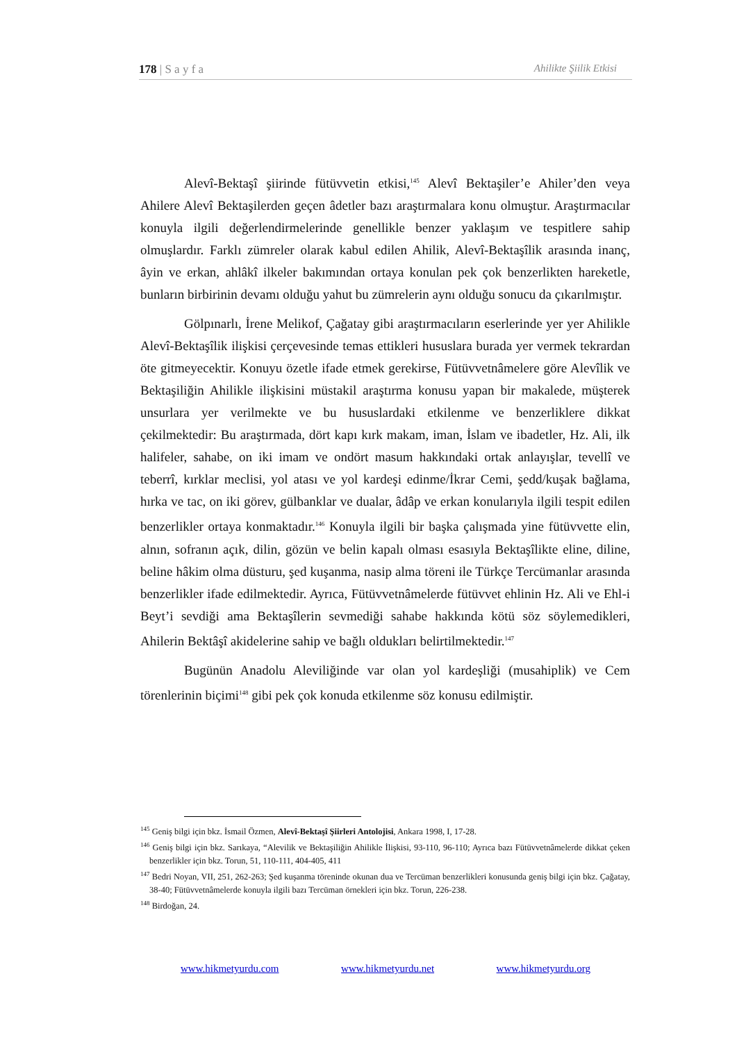178 | S a y f a Ahilikte Şiilik Etkisi
Alevî-Bektaşî şiirinde fütüvvetin etkisi,<sup>145</sup> Alevî Bektaşiler’e Ahiler’den veya Ahilere Alevî Bektaşilerden geçen âdetler bazı araştırmalara konu olmuştur. Araştırmacılar konuyla ilgili değerlendirmelerinde genellikle benzer yaklaşım ve tespitlere sahip olmuşlardır. Farklı zümreler olarak kabul edilen Ahilik, Alevî-Bektaşîlik arasında inanç, âyin ve erkan, ahlâkî ilkeler bakımından ortaya konulan pek çok benzerlikten hareketle, bunların birbirinin devamı olduğu yahut bu zümrelerin aynı olduğu sonucu da çıkarılmıştır.
Gölpınarlı, İrene Melikof, Çağatay gibi araştırmacıların eserlerinde yer yer Ahilikle Alevî-Bektaşîlik ilişkisi çerçevesinde temas ettikleri hususlara burada yer vermek tekrardan öte gitmeyecektir. Konuyu özetle ifade etmek gerekirse, Fütüvvetnâmelere göre Alevîlik ve Bektaşiliğin Ahilikle ilişkisini müstakil araştırma konusu yapan bir makalede, müşterek unsurlara yer verilmekte ve bu hususlardaki etkilenme ve benzerliklere dikkat çekilmektedir: Bu araştırmada, dört kapı kırk makam, iman, İslam ve ibadetler, Hz. Ali, ilk halifeler, sahabe, on iki imam ve ondört masum hakkındaki ortak anlayışlar, tevellî ve teberrî, kırklar meclisi, yol atası ve yol kardeşi edinme/İkrar Cemi, şedd/kuşak bağlama, hırka ve tac, on iki görev, gülbanklar ve dualar, âdâp ve erkan konularıyla ilgili tespit edilen benzerlikler ortaya konmaktadır.<sup>146</sup> Konuyla ilgili bir başka çalışmada yine fütüvvette elin, alnın, sofranın açık, dilin, gözün ve belin kapalı olması esasıyla Bektaşîlikte eline, diline, beline hâkim olma düsturu, şed kuşanma, nasip alma töreni ile Türkçe Tercümanlar arasında benzerlikler ifade edilmektedir. Ayrıca, Fütüvvetnâmelerde fütüvvet ehlinin Hz. Ali ve Ehl-i Beyt’i sevdiği ama Bektaşîlerin sevmediği sahabe hakkında kötü söz söylemedikleri, Ahilerin Bektâşî akidelerine sahip ve bağlı oldukları belirtilmektedir.<sup>147</sup>
Bugünün Anadolu Aleviliğinde var olan yol kardeşliği (musahiplik) ve Cem törenlerinin biçimi<sup>148</sup> gibi pek çok konuda etkilenme söz konusu edilmiştir.
<sup>145</sup> Geniş bilgi için bkz. İsmail Özmen, Alevî-Bektaşî Şiirleri Antolojisi, Ankara 1998, I, 17-28.
<sup>146</sup> Geniş bilgi için bkz. Sarıkaya, “Alevilik ve Bektaşiliğin Ahilikle İlişkisi, 93-110, 96-110; Ayrıca bazı Fütüvvetnâmelerde dikkat çeken benzerlikler için bkz. Torun, 51, 110-111, 404-405, 411
<sup>147</sup> Bedri Noyan, VII, 251, 262-263; Şed kuşanma töreninde okunan dua ve Tercüman benzerlikleri konusunda geniş bilgi için bkz. Çağatay, 38-40; Fütüvvetnâmelerde konuyla ilgili bazı Tercüman örnekleri için bkz. Torun, 226-238.
<sup>148</sup> Birdoğan, 24.
www.hikmetyurdu.com www.hikmetyurdu.net www.hikmetyurdu.org